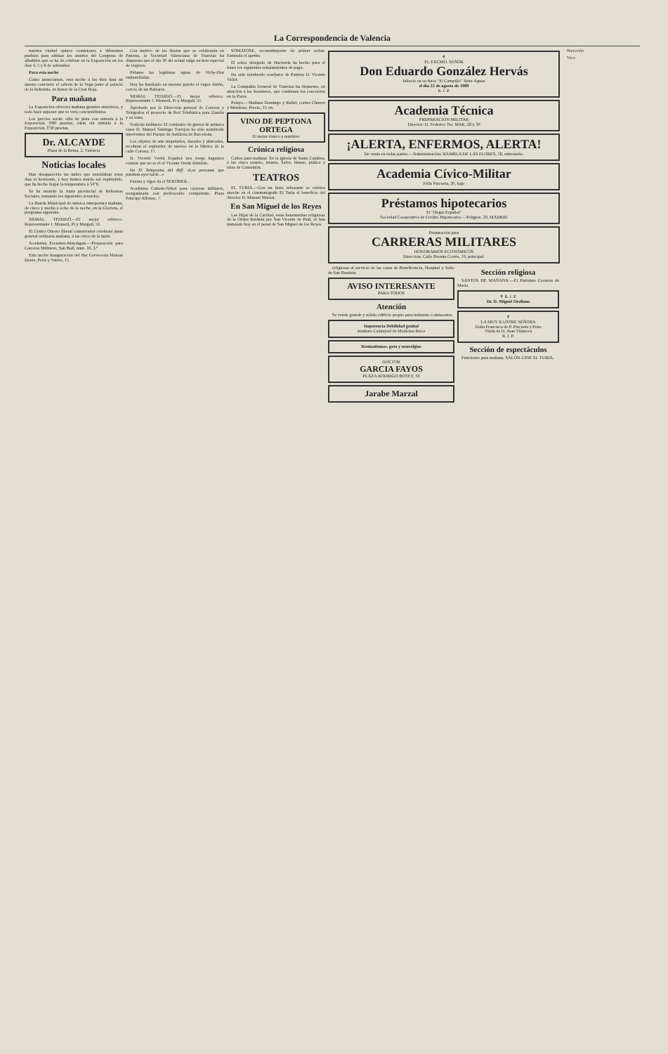La Correspondencia de Valencia
nuestra ciudad quince comisiones á diferentes pueblos para ultimar los asuntos del Congreso de albañiles que se ha de celebrar en la Exposición en los días 4, 5 y 6 de setiembre.
Para esta noche
Como anunciamos, esta noche á las diez dará un ameno concierto el orfeón de la Vega junto al palacio de la Industria, en honor de la Cruz Roja.
Para mañana
La Exposición ofrecerá mañana grandes atractivos, y todo hace suponer que se verá concurridísima.
Los precios serán: silla de pista con entrada á la Exposición, 0'80 pesetas; idem sin entrada á la Exposición, 0'30 pesetas.
Dr. ALCAYDE
Plaza de la Reina, 2, Valencia
Noticias locales
Han desaparecido las nubes que entoldaban estos días el horizonte, y hoy hemos tenido sol espléndido, que ha hecho llegar la temperatura á 34°6.
Se ha reunido la Junta provincial de Reformas Sociales, tomando los siguientes acuerdos.
La Banda Municipal de música interpretará mañana, de cinco y media á ocho de la noche, en la Glorieta, el programa siguiente.
SIDRAL TEIXIDÓ.—El mejor refresco. Representante J. Monsell, Pí y Margall, 51.
El Centro Obrero liberal conservador celebrará junta general ordinaria mañana, á las cinco de la tarde.
Academia Escudero-Maydagán.—Preparación para Carreras Militares, San Bult, núm. 10, 3.º
Esta noche inauguración del Bar Cervecería Maison Dorée, Peris y Valero, 15.
Con motivo de las fiestas que se celebrarán en Paterna, la Sociedad Valenciana de Tranvías ha dispuesto que el día 30 del actual salga un tren especial de viajeros.
Pídanse las legítimas aguas de Vichy-Etat embotelladas.
Hoy ha fondeado en nuestro puerto el vapor Isleño, correo de las Baleares.
SIDRAL TEIXIDÓ.—El mejor refresco. Representante J. Monsell, Pí y Margall, 51.
Aprobado por la Dirección general de Correos y Telégrafos el proyecto de Red Telefónica para Gandía y su zona.
Noticias militares: El comisario de guerra de primera clase D. Manuel Santiago Torrejón ha sido nombrado interventor del Parque de Artillería de Barcelona.
Los objetos de arte niquelados, dorados y plateados, recobran el esplendor de nuevos en la fábrica de la calle Corona, 17.
D. Vicente Verdú Español nos ruega hagamos constar que no es él el Vicente Verdú detenido.
De El Telegrama del Riff: «Las personas que pasaban ayer tarde...»
Fuerza y vigor da el SEROBIOL.
Academia Cañada-Nebot para carreras militares, reorganizada con profesorado competente. Plaza Príncipe Alfonso, 7.
SOMATOSE, reconstituyente de primer orden. Estimula el apetito.
El señor delegado de Hacienda ha hecho para el lunes los siguientes señalamientos de pago.
Ha sido nombrado coadjutor de Paterna D. Vicente Vallet.
La Compañía General de Tranvías ha dispuesto, en atención á los forasteros, que continúen los conciertos en la Playa.
Pelayo.—Mañana Domingo y Rullet, contra Churret y Mendoza. Precio, 15 cts.
VINO DE PEPTONA ORTEGA
El mejor tónico y nutritivo
Crónica religiosa
Cultos para mañana: En la iglesia de Santa Catalina, á las cinco rosario, letanía, Salve, himno, plática y misa de Comunión.
TEATROS
EL TURIA.—Con un lleno rebosante se celebró anoche en el cinematógrafo El Turia el beneficio del director D. Manuel Marzal.
En San Miguel de los Reyes
Las Hijas de la Caridad, estas beneméritas religiosas de la Orden fundada por San Vicente de Paul, se han instalado hoy en el penal de San Miguel de los Reyes.
✝
EL EXCMO. SEÑOR
Don Eduardo González Hervás
falleció en su finca "El Campillo" Siete-Aguas
el día 22 de agosto de 1909
R. I. P.
Academia Técnica
PREPARACION MILITAR
Director: D. Federico Tie, MAR, 28 y 30
¡ALERTA, ENFERMOS, ALERTA!
De venta en todas partes.—Administración: RAMBLA DE LAS FLORES, 18, entresuelo.
Academia Cívico-Militar
Féliz Pizcueta, 20, bajo
Préstamos hipotecarios
El "Hogar Español"
Sociedad Cooperativa de Crédito Hipotecario.—Peligros, 29, MADRID
Preparación para
CARRERAS MILITARES
HONORARIOS ECONÓMICOS
Dirección: Calle Hernán Cortés, 19, principal.
religiosas al servicio de las casas de Beneficencia, Hospital y Asilo de San Bautista.
AVISO INTERESANTE
PARA TODOS
Atención
Se vende grande y sólido edificio propio para industria ó almacenes.
Impotencia Debilidad genital
Instituto Calatayud de Medicina física
Reumatismos, gota y neurálgias
DOCTOR
GARCIA FAYOS
PLAZA RODRIGO BOTET, 19
Jarabe Marzal
Sección religiosa
SANTOS DE MAÑANA.—El Purísimo Corazón de María.
✝ R. I. P.
Dr. D. Miguel Orellano
✝
LA MUY ILUSTRE SEÑORA
Doña Francisca de P. Pizcueta y Pons
Viuda de D. Juan Vilanova
R. I. P.
Sección de espectáculos
Funciones para mañana. SALÓN-CINE EL TURIA.
Narración
Vaca